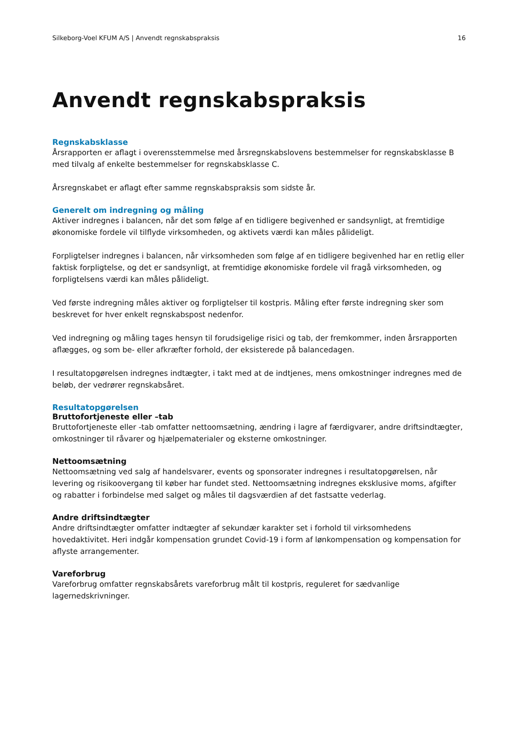Silkeborg-Voel KFUM A/S | Anvendt regnskabspraksis 16
Anvendt regnskabspraksis
Regnskabsklasse
Årsrapporten er aflagt i overensstemmelse med årsregnskabslovens bestemmelser for regnskabsklasse B med tilvalg af enkelte bestemmelser for regnskabsklasse C.
Årsregnskabet er aflagt efter samme regnskabspraksis som sidste år.
Generelt om indregning og måling
Aktiver indregnes i balancen, når det som følge af en tidligere begivenhed er sandsynligt, at fremtidige økonomiske fordele vil tilflyde virksomheden, og aktivets værdi kan måles pålideligt.
Forpligtelser indregnes i balancen, når virksomheden som følge af en tidligere begivenhed har en retlig eller faktisk forpligtelse, og det er sandsynligt, at fremtidige økonomiske fordele vil fragå virksomheden, og forpligtelsens værdi kan måles pålideligt.
Ved første indregning måles aktiver og forpligtelser til kostpris. Måling efter første indregning sker som beskrevet for hver enkelt regnskabspost nedenfor.
Ved indregning og måling tages hensyn til forudsigelige risici og tab, der fremkommer, inden årsrapporten aflægges, og som be- eller afkræfter forhold, der eksisterede på balancedagen.
I resultatopgørelsen indregnes indtægter, i takt med at de indtjenes, mens omkostninger indregnes med de beløb, der vedrører regnskabsåret.
Resultatopgørelsen
Bruttofortjeneste eller –tab
Bruttofortjeneste eller -tab omfatter nettoomsætning, ændring i lagre af færdigvarer, andre driftsindtægter, omkostninger til råvarer og hjælpematerialer og eksterne omkostninger.
Nettoomsætning
Nettoomsætning ved salg af handelsvarer, events og sponsorater indregnes i resultatopgørelsen, når levering og risikoovergang til køber har fundet sted. Nettoomsætning indregnes eksklusive moms, afgifter og rabatter i forbindelse med salget og måles til dagsværdien af det fastsatte vederlag.
Andre driftsindtægter
Andre driftsindtægter omfatter indtægter af sekundær karakter set i forhold til virksomhedens hovedaktivitet. Heri indgår kompensation grundet Covid-19 i form af lønkompensation og kompensation for aflyste arrangementer.
Vareforbrug
Vareforbrug omfatter regnskabsårets vareforbrug målt til kostpris, reguleret for sædvanlige lagernedskrivninger.